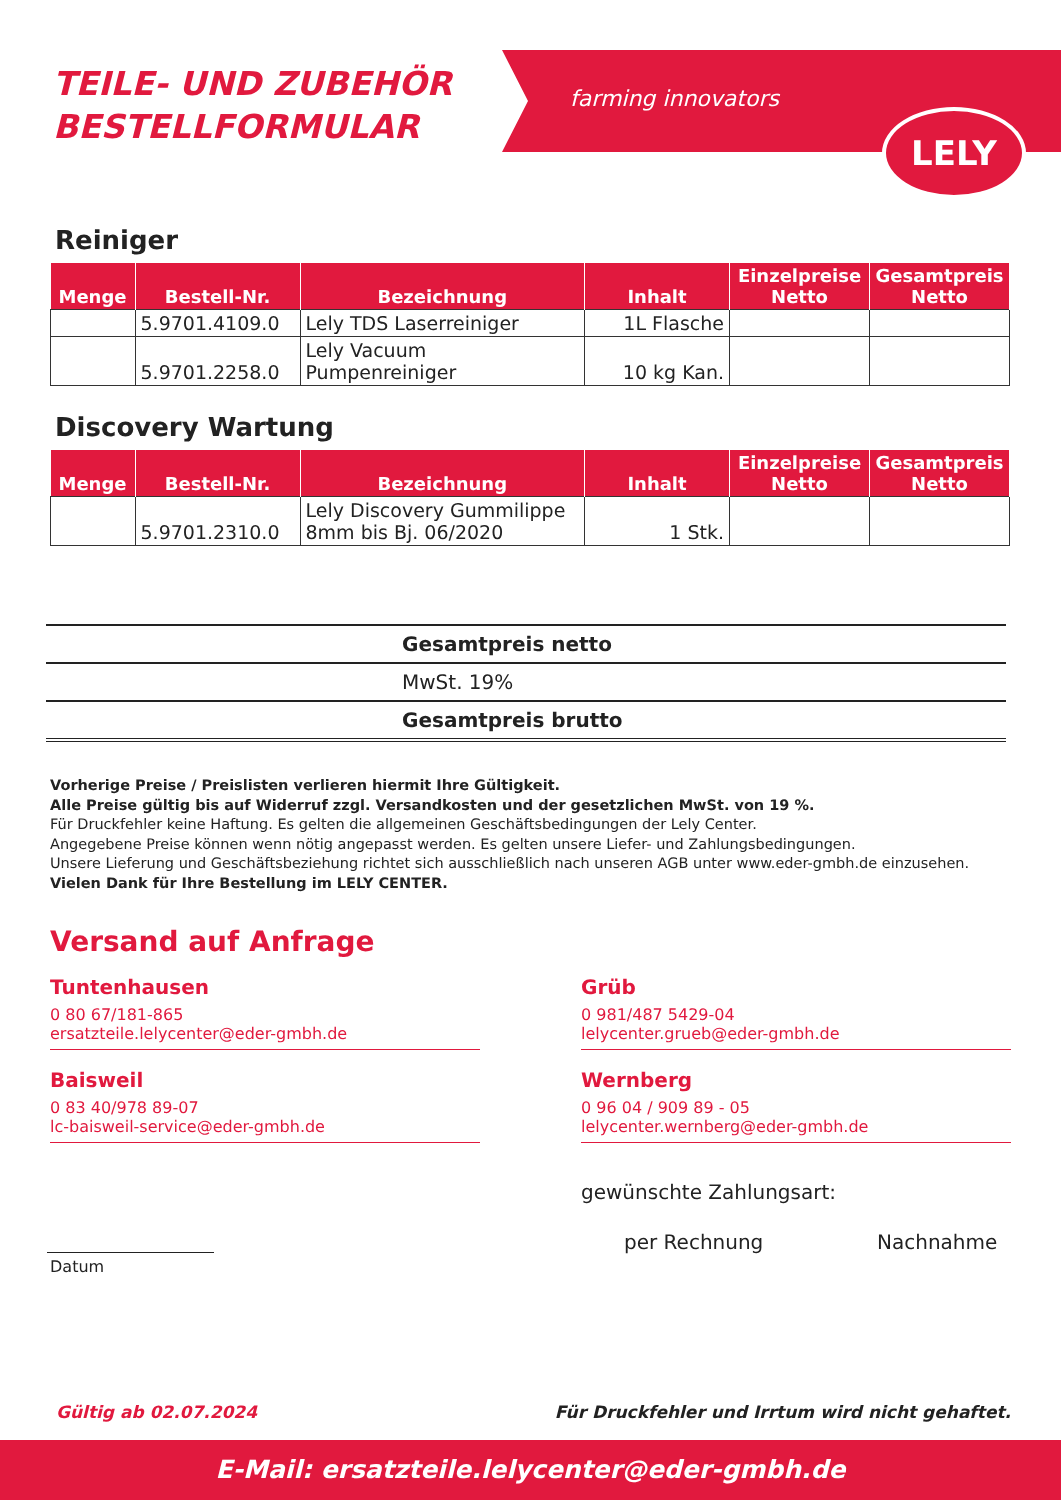TEILE- UND ZUBEHÖR
BESTELLFORMULAR
farming innovators
LELY
Reiniger
| Menge | Bestell-Nr. | Bezeichnung | Inhalt | Einzelpreise Netto | Gesamtpreis Netto |
| --- | --- | --- | --- | --- | --- |
| | 5.9701.4109.0 | Lely TDS Laserreiniger | 1L Flasche | | |
| | 5.9701.2258.0 | Lely Vacuum Pumpenreiniger | 10 kg Kan. | | |
Discovery Wartung
| Menge | Bestell-Nr. | Bezeichnung | Inhalt | Einzelpreise Netto | Gesamtpreis Netto |
| --- | --- | --- | --- | --- | --- |
| | 5.9701.2310.0 | Lely Discovery Gummilippe 8mm bis Bj. 06/2020 | 1 Stk. | | |
Gesamtpreis netto
MwSt. 19%
Gesamtpreis brutto
Vorherige Preise / Preislisten verlieren hiermit Ihre Gültigkeit.
Alle Preise gültig bis auf Widerruf zzgl. Versandkosten und der gesetzlichen MwSt. von 19 %.
Für Druckfehler keine Haftung. Es gelten die allgemeinen Geschäftsbedingungen der Lely Center.
Angegebene Preise können wenn nötig angepasst werden. Es gelten unsere Liefer- und Zahlungsbedingungen.
Unsere Lieferung und Geschäftsbeziehung richtet sich ausschließlich nach unseren AGB unter www.eder-gmbh.de einzusehen.
Vielen Dank für Ihre Bestellung im LELY CENTER.
Versand auf Anfrage
Tuntenhausen
0 80 67/181-865
ersatzteile.lelycenter@eder-gmbh.de
Grüb
0 981/487 5429-04
lelycenter.grueb@eder-gmbh.de
Baisweil
0 83 40/978 89-07
lc-baisweil-service@eder-gmbh.de
Wernberg
0 96 04 / 909 89 - 05
lelycenter.wernberg@eder-gmbh.de
gewünschte Zahlungsart:
per Rechnung Nachnahme
Datum
Gültig ab 02.07.2024
Für Druckfehler und Irrtum wird nicht gehaftet.
E-Mail: ersatzteile.lelycenter@eder-gmbh.de